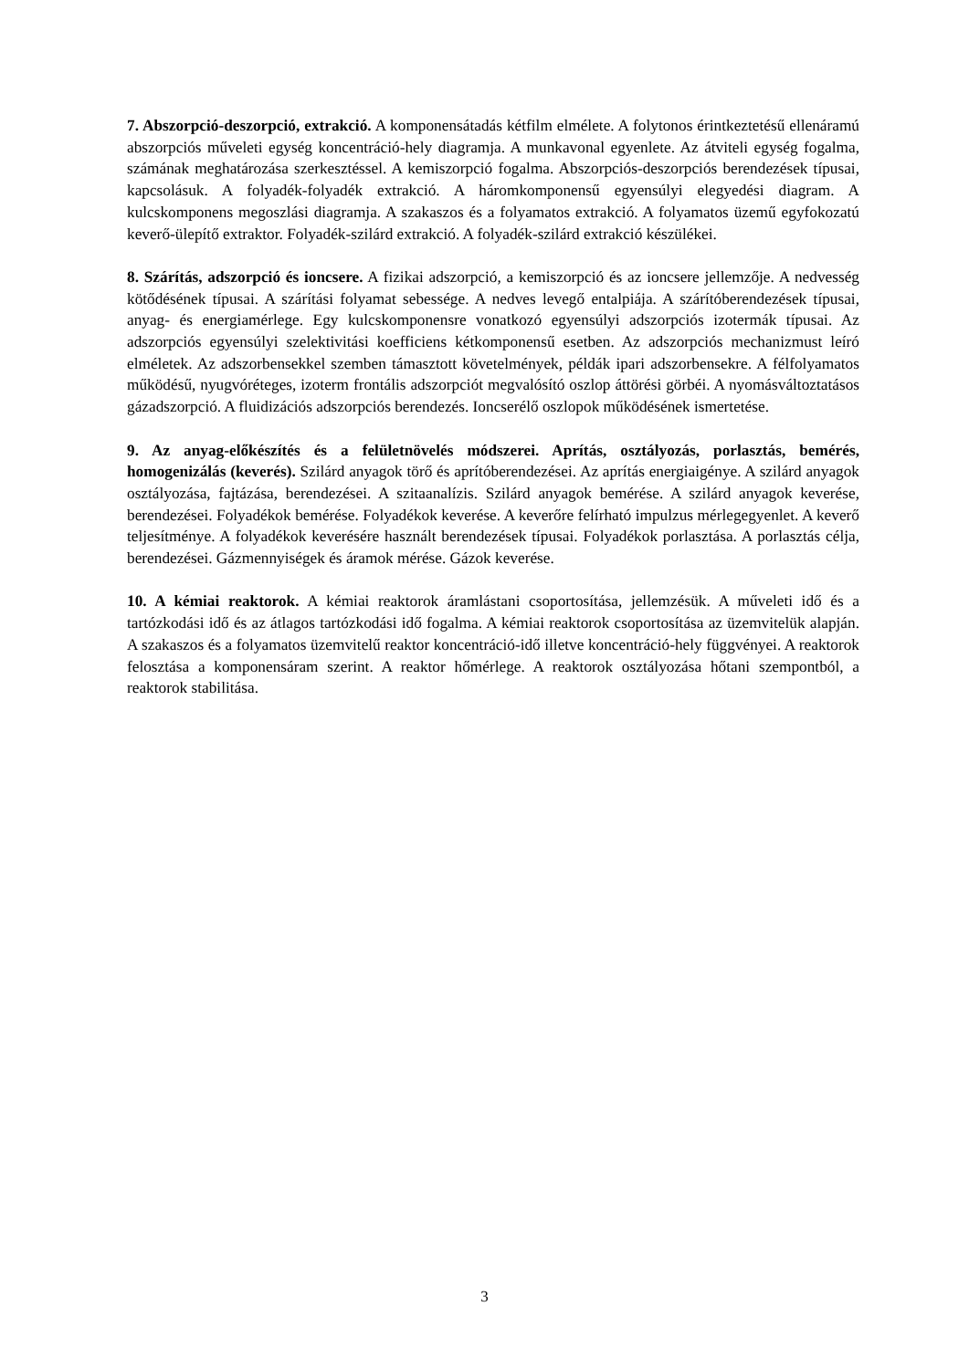7. Abszorpció-deszorpció, extrakció. A komponensátadás kétfilm elmélete. A folytonos érintkeztetésű ellenáramú abszorpciós műveleti egység koncentráció-hely diagramja. A munkavonal egyenlete. Az átviteli egység fogalma, számának meghatározása szerkesztéssel. A kemiszorpció fogalma. Abszorpciós-deszorpciós berendezések típusai, kapcsolásuk. A folyadék-folyadék extrakció. A háromkomponensű egyensúlyi elegyedési diagram. A kulcskomponens megoszlási diagramja. A szakaszos és a folyamatos extrakció. A folyamatos üzemű egyfokozatú keverő-ülepítő extraktor. Folyadék-szilárd extrakció. A folyadék-szilárd extrakció készülékei.
8. Szárítás, adszorpció és ioncsere. A fizikai adszorpció, a kemiszorpció és az ioncsere jellemzője. A nedvesség kötődésének típusai. A szárítási folyamat sebessége. A nedves levegő entalpiája. A szárítóberendezések típusai, anyag- és energiamérlege. Egy kulcskomponensre vonatkozó egyensúlyi adszorpciós izotermák típusai. Az adszorpciós egyensúlyi szelektivitási koefficiens kétkomponensű esetben. Az adszorpciós mechanizmust leíró elméletek. Az adszorbensekkel szemben támasztott követelmények, példák ipari adszorbensekre. A félfolyamatos működésű, nyugvóréteges, izoterm frontális adszorpciót megvalósító oszlop áttörési görbéi. A nyomásváltoztatásos gázadszorpció. A fluidizációs adszorpciós berendezés. Ioncserélő oszlopok működésének ismertetése.
9. Az anyag-előkészítés és a felületnövelés módszerei. Aprítás, osztályozás, porlasztás, bemérés, homogenizálás (keverés). Szilárd anyagok törő és aprítóberendezései. Az aprítás energiaigénye. A szilárd anyagok osztályozása, fajtázása, berendezései. A szitaanalízis. Szilárd anyagok bemérése. A szilárd anyagok keverése, berendezései. Folyadékok bemérése. Folyadékok keverése. A keverőre felírható impulzus mérlegegyenlet. A keverő teljesítménye. A folyadékok keverésére használt berendezések típusai. Folyadékok porlasztása. A porlasztás célja, berendezései. Gázmennyiségek és áramok mérése. Gázok keverése.
10. A kémiai reaktorok. A kémiai reaktorok áramlástani csoportosítása, jellemzésük. A műveleti idő és a tartózkodási idő és az átlagos tartózkodási idő fogalma. A kémiai reaktorok csoportosítása az üzemvitelük alapján. A szakaszos és a folyamatos üzemvitelű reaktor koncentráció-idő illetve koncentráció-hely függvényei. A reaktorok felosztása a komponensáram szerint. A reaktor hőmérlege. A reaktorok osztályozása hőtani szempontból, a reaktorok stabilitása.
3